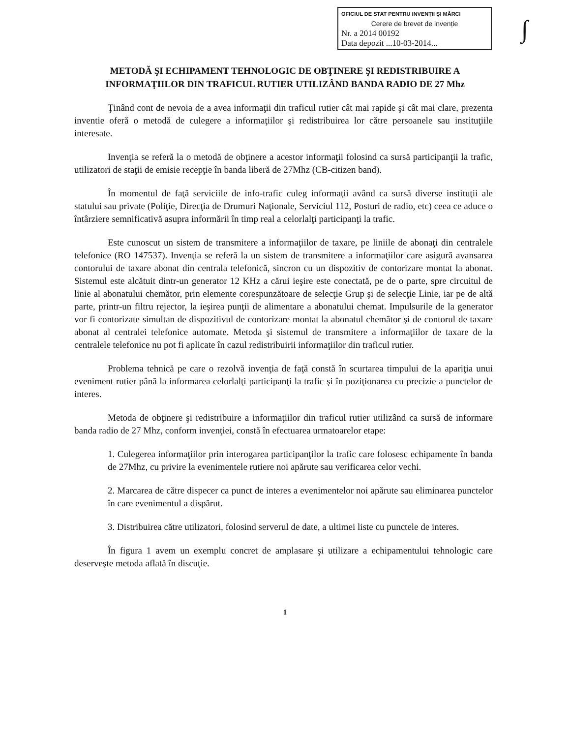OFICIUL DE STAT PENTRU INVENȚII ȘI MĂRCI
Cerere de brevet de invenție
Nr. a 2014 00192
Data depozit ...10-03-2014...
∫
METODĂ ŞI ECHIPAMENT TEHNOLOGIC DE OBŢINERE ŞI REDISTRIBUIRE A INFORMAŢIILOR DIN TRAFICUL RUTIER UTILIZÂND BANDA RADIO DE 27 Mhz
Ţinând cont de nevoia de a avea informaţii din traficul rutier cât mai rapide şi cât mai clare, prezenta inventie oferă o metodă de culegere a informaţiilor şi redistribuirea lor către persoanele sau instituţiile interesate.
Invenţia se referă la o metodă de obţinere a acestor informaţii folosind ca sursă participanţii la trafic, utilizatori de staţii de emisie recepţie în banda liberă de 27Mhz (CB-citizen band).
În momentul de faţă serviciile de info-trafic culeg informaţii având ca sursă diverse instituţii ale statului sau private (Poliţie, Direcţia de Drumuri Naţionale, Serviciul 112, Posturi de radio, etc) ceea ce aduce o întârziere semnificativă asupra informării în timp real a celorlalţi participanţi la trafic.
Este cunoscut un sistem de transmitere a informaţiilor de taxare, pe liniile de abonaţi din centralele telefonice (RO 147537). Invenţia se referă la un sistem de transmitere a informaţiilor care asigură avansarea contorului de taxare abonat din centrala telefonică, sincron cu un dispozitiv de contorizare montat la abonat. Sistemul este alcătuit dintr-un generator 12 KHz a cărui ieşire este conectată, pe de o parte, spre circuitul de linie al abonatului chemător, prin elemente corespunzătoare de selecţie Grup şi de selecţie Linie, iar pe de altă parte, printr-un filtru rejector, la ieşirea punţii de alimentare a abonatului chemat. Impulsurile de la generator vor fi contorizate simultan de dispozitivul de contorizare montat la abonatul chemător şi de contorul de taxare abonat al centralei telefonice automate. Metoda şi sistemul de transmitere a informaţiilor de taxare de la centralele telefonice nu pot fi aplicate în cazul redistribuirii informaţiilor din traficul rutier.
Problema tehnică pe care o rezolvă invenţia de faţă constă în scurtarea timpului de la apariţia unui eveniment rutier până la informarea celorlalţi participanţi la trafic şi în poziţionarea cu precizie a punctelor de interes.
Metoda de obţinere şi redistribuire a informaţiilor din traficul rutier utilizând ca sursă de informare banda radio de 27 Mhz, conform invenţiei, constă în efectuarea urmatoarelor etape:
1. Culegerea informaţiilor prin interogarea participanţilor la trafic care folosesc echipamente în banda de 27Mhz, cu privire la evenimentele rutiere noi apărute sau verificarea celor vechi.
2. Marcarea de către dispecer ca punct de interes a evenimentelor noi apărute sau eliminarea punctelor în care evenimentul a dispărut.
3. Distribuirea către utilizatori, folosind serverul de date, a ultimei liste cu punctele de interes.
În figura 1 avem un exemplu concret de amplasare şi utilizare a echipamentului tehnologic care deserveşte metoda aflată în discuţie.
1